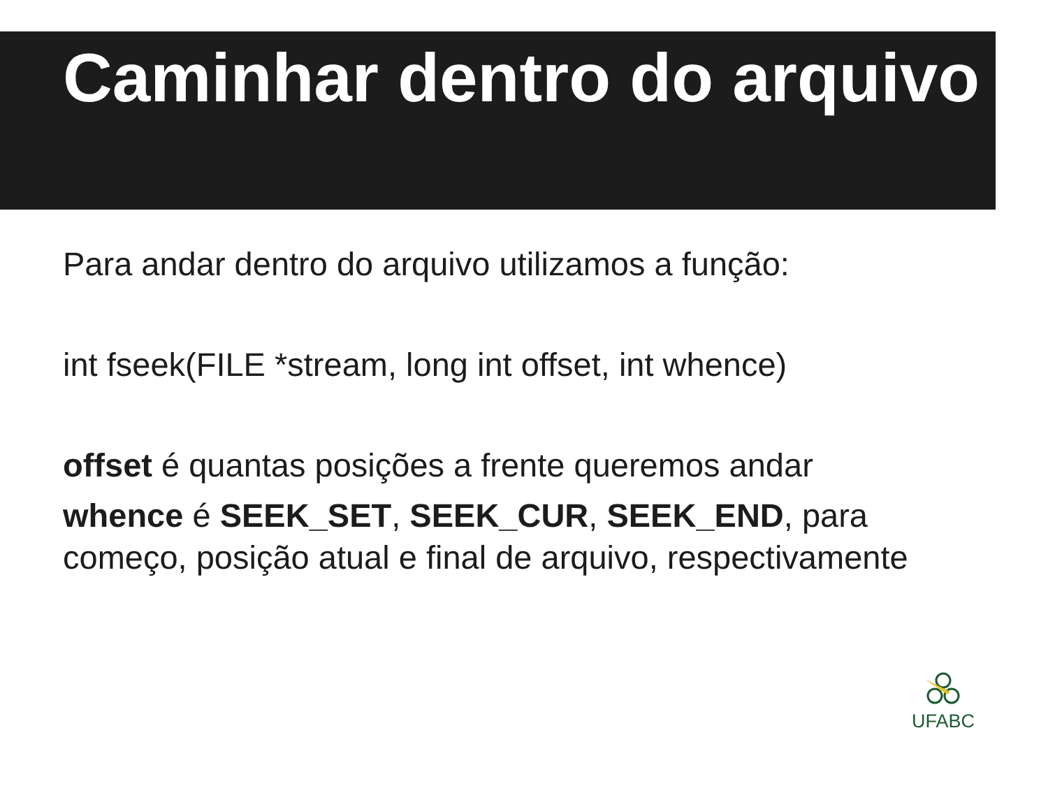Caminhar dentro do arquivo
Para andar dentro do arquivo utilizamos a função:
int fseek(FILE *stream, long int offset, int whence)
offset é quantas posições a frente queremos andar
whence é SEEK_SET, SEEK_CUR, SEEK_END, para começo, posição atual e final de arquivo, respectivamente
UFABC